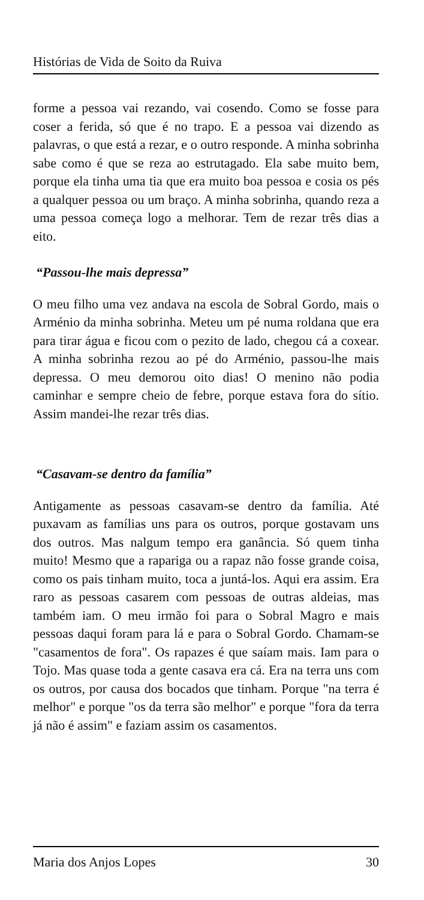Histórias de Vida de Soito da Ruiva
forme a pessoa vai rezando, vai cosendo. Como se fosse para coser a ferida, só que é no trapo. E a pessoa vai dizendo as palavras, o que está a rezar, e o outro responde. A minha sobrinha sabe como é que se reza ao estrutagado. Ela sabe muito bem, porque ela tinha uma tia que era muito boa pessoa e cosia os pés a qualquer pessoa ou um braço. A minha sobrinha, quando reza a uma pessoa começa logo a melhorar. Tem de rezar três dias a eito.
“Passou-lhe mais depressa”
O meu filho uma vez andava na escola de Sobral Gordo, mais o Arménio da minha sobrinha. Meteu um pé numa roldana que era para tirar água e ficou com o pezito de lado, chegou cá a coxear. A minha sobrinha rezou ao pé do Arménio, passou-lhe mais depressa. O meu demorou oito dias! O menino não podia caminhar e sempre cheio de febre, porque estava fora do sítio. Assim mandei-lhe rezar três dias.
“Casavam-se dentro da família”
Antigamente as pessoas casavam-se dentro da família. Até puxavam as famílias uns para os outros, porque gostavam uns dos outros. Mas nalgum tempo era ganância. Só quem tinha muito! Mesmo que a rapariga ou a rapaz não fosse grande coisa, como os pais tinham muito, toca a juntá-los. Aqui era assim. Era raro as pessoas casarem com pessoas de outras aldeias, mas também iam. O meu irmão foi para o Sobral Magro e mais pessoas daqui foram para lá e para o Sobral Gordo. Chamam-se "casamentos de fora". Os rapazes é que saíam mais. Iam para o Tojo. Mas quase toda a gente casava era cá. Era na terra uns com os outros, por causa dos bocados que tinham. Porque "na terra é melhor" e porque "os da terra são melhor" e porque "fora da terra já não é assim" e faziam assim os casamentos.
Maria dos Anjos Lopes 30